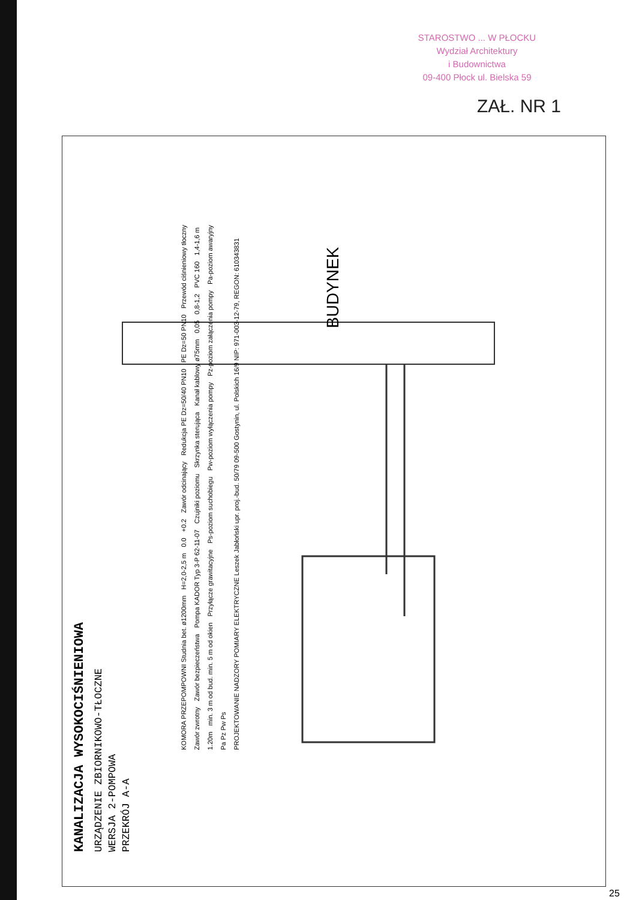STAROSTWO ... W PŁOCKU
Wydział Architektury
i Budownictwa
09-400 Płock ul. Bielska 59
ZAŁ. NR 1
BUDYNEK
KANALIZACJA WYSOKOCIŚNIENIOWA
URZĄDZENIE ZBIORNIKOWO-TŁOCZNE
WERSJA 2-POMPOWA
PRZEKRÓJ A-A
KOMORA PRZEPOMPOWNI Studnia bet. ø1200mm H=2,0-2,5 m 0.0 +0.2 Zawór odcinający Redukcja PE Dz=50/40 PN10 PE Dz=50 PN10 Przewód ciśnieniowy tłoczny Zawór zwrotny Zawór bezpieczeństwa Pompa KADOR Typ 3-P 62-11-07 Czujniki poziomu Skrzynka sterująca Kanał kablowy ø75mm 0,05 0,8-1,2 PVC 160 1,4-1,6 m 1.20m min. 3 m od bud. min. 5 m od okien Przyłącze grawitacyjne Ps-poziom suchobiegu Pw-poziom wyłączenia pompy Pz-poziom załączenia pompy Pa-poziom awaryjny Pa Pz Pw Ps PROJEKTOWANIE NADZORY POMIARY ELEKTRYCZNE Leszek Jabłoński upr. proj.-bud. 50/79 09-500 Gostynin, ul. Polskich 16/9 NIP: 971-003-12-79, REGON: 610343831
25